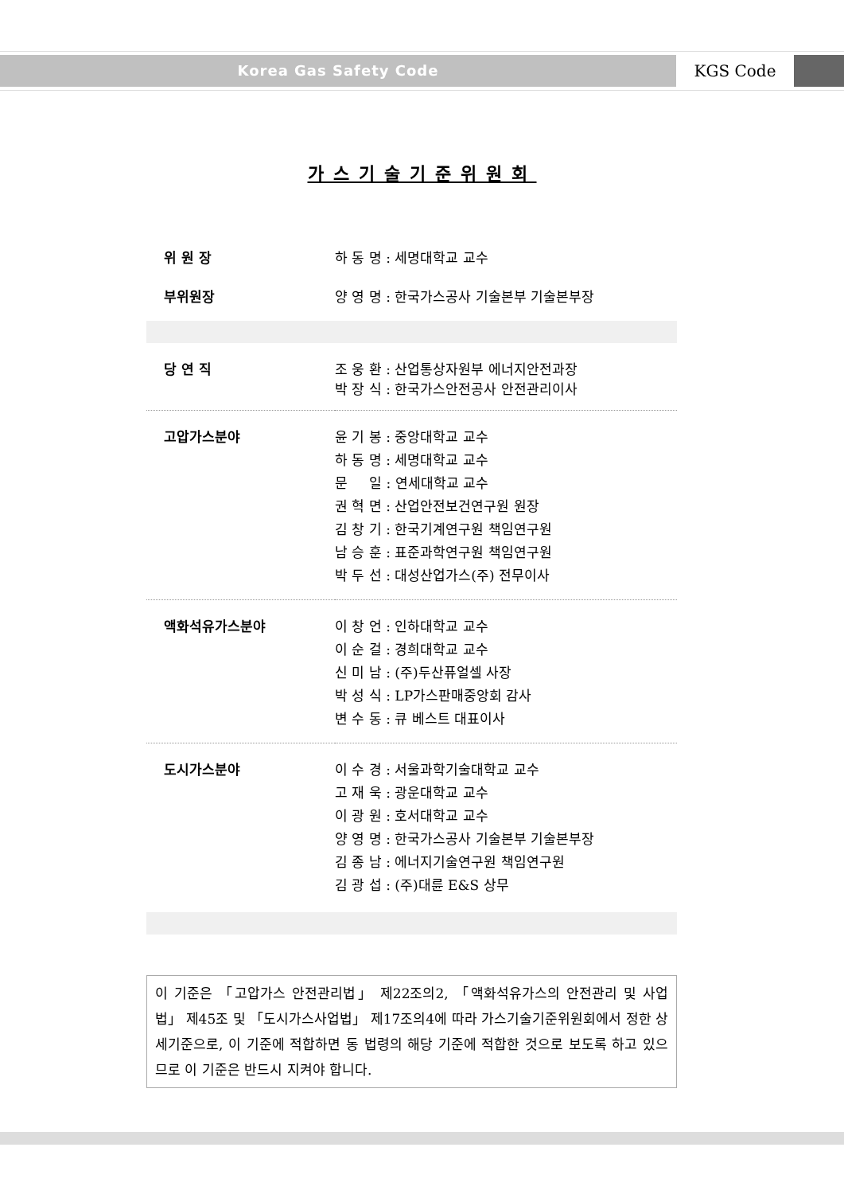Korea Gas Safety Code
KGS Code
가스기술기준위원회
| 위 원 장 | 하 동 명 : 세명대학교 교수 |
| 부위원장 | 양 영 명 : 한국가스공사 기술본부 기술본부장 |
| 당 연 직 | 조 웅 환 : 산업통상자원부 에너지안전과장 박 장 식 : 한국가스안전공사 안전관리이사 |
| 고압가스분야 | 윤 기 봉 : 중앙대학교 교수 하 동 명 : 세명대학교 교수 문 일 : 연세대학교 교수 권 혁 면 : 산업안전보건연구원 원장 김 창 기 : 한국기계연구원 책임연구원 남 승 훈 : 표준과학연구원 책임연구원 박 두 선 : 대성산업가스(주) 전무이사 |
| 액화석유가스분야 | 이 창 언 : 인하대학교 교수 이 순 걸 : 경희대학교 교수 신 미 남 : (주)두산퓨얼셀 사장 박 성 식 : LP가스판매중앙회 감사 변 수 동 : 큐 베스트 대표이사 |
| 도시가스분야 | 이 수 경 : 서울과학기술대학교 교수 고 재 욱 : 광운대학교 교수 이 광 원 : 호서대학교 교수 양 영 명 : 한국가스공사 기술본부 기술본부장 김 종 남 : 에너지기술연구원 책임연구원 김 광 섭 : (주)대륜 E&S 상무 |
이 기준은 「고압가스 안전관리법」 제22조의2, 「액화석유가스의 안전관리 및 사업법」 제45조 및 「도시가스사업법」 제17조의4에 따라 가스기술기준위원회에서 정한 상세기준으로, 이 기준에 적합하면 동 법령의 해당 기준에 적합한 것으로 보도록 하고 있으므로 이 기준은 반드시 지켜야 합니다.